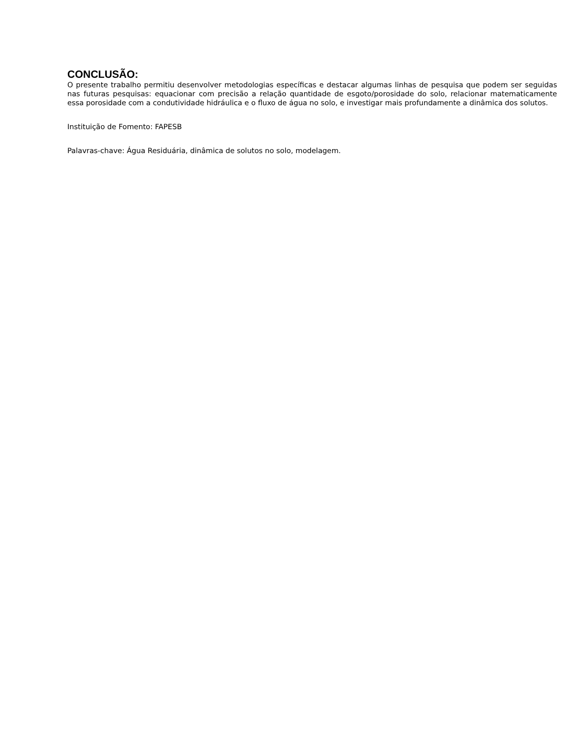CONCLUSÃO:
O presente trabalho permitiu desenvolver metodologias específicas e destacar algumas linhas de pesquisa que podem ser seguidas nas futuras pesquisas: equacionar com precisão a relação quantidade de esgoto/porosidade do solo, relacionar matematicamente essa porosidade com a condutividade hidráulica e o fluxo de água no solo, e investigar mais profundamente a dinâmica dos solutos.
Instituição de Fomento: FAPESB
Palavras-chave: Água Residuária, dinâmica de solutos no solo, modelagem.